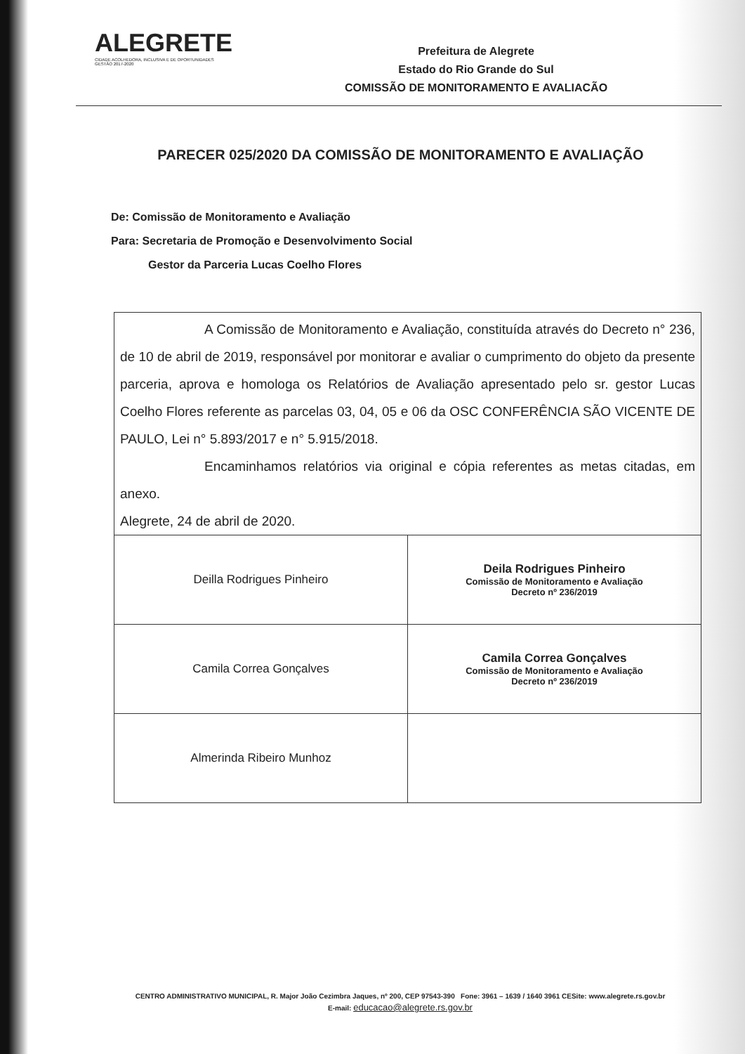ALEGRETE
CIDADE ACOLHEDORA, INCLUSIVA E DE OPORTUNIDADES
GESTÃO 2017-2020
Prefeitura de Alegrete
Estado do Rio Grande do Sul
COMISSÃO DE MONITORAMENTO E AVALIACÃO
PARECER 025/2020 DA COMISSÃO DE MONITORAMENTO E AVALIAÇÃO
De: Comissão de Monitoramento e Avaliação
Para: Secretaria de Promoção e Desenvolvimento Social
Gestor da Parceria Lucas Coelho Flores
A Comissão de Monitoramento e Avaliação, constituída através do Decreto n° 236, de 10 de abril de 2019, responsável por monitorar e avaliar o cumprimento do objeto da presente parceria, aprova e homologa os Relatórios de Avaliação apresentado pelo sr. gestor Lucas Coelho Flores referente as parcelas 03, 04, 05 e 06 da OSC CONFERÊNCIA SÃO VICENTE DE PAULO, Lei n° 5.893/2017 e n° 5.915/2018.
Encaminhamos relatórios via original e cópia referentes as metas citadas, em anexo.
Alegrete, 24 de abril de 2020.
| Deilla Rodrigues Pinheiro | Deila Rodrigues Pinheiro Comissão de Monitoramento e Avaliação Decreto nº 236/2019 |
| Camila Correa Gonçalves | Camila Correa Gonçalves Comissão de Monitoramento e Avaliação Decreto nº 236/2019 |
| Almerinda Ribeiro Munhoz | |
CENTRO ADMINISTRATIVO MUNICIPAL, R. Major João Cezimbra Jaques, nº 200, CEP 97543-390 Fone: 3961 – 1639 / 1640 3961 CESite: www.alegrete.rs.gov.br
E-mail: educacao@alegrete.rs.gov.br